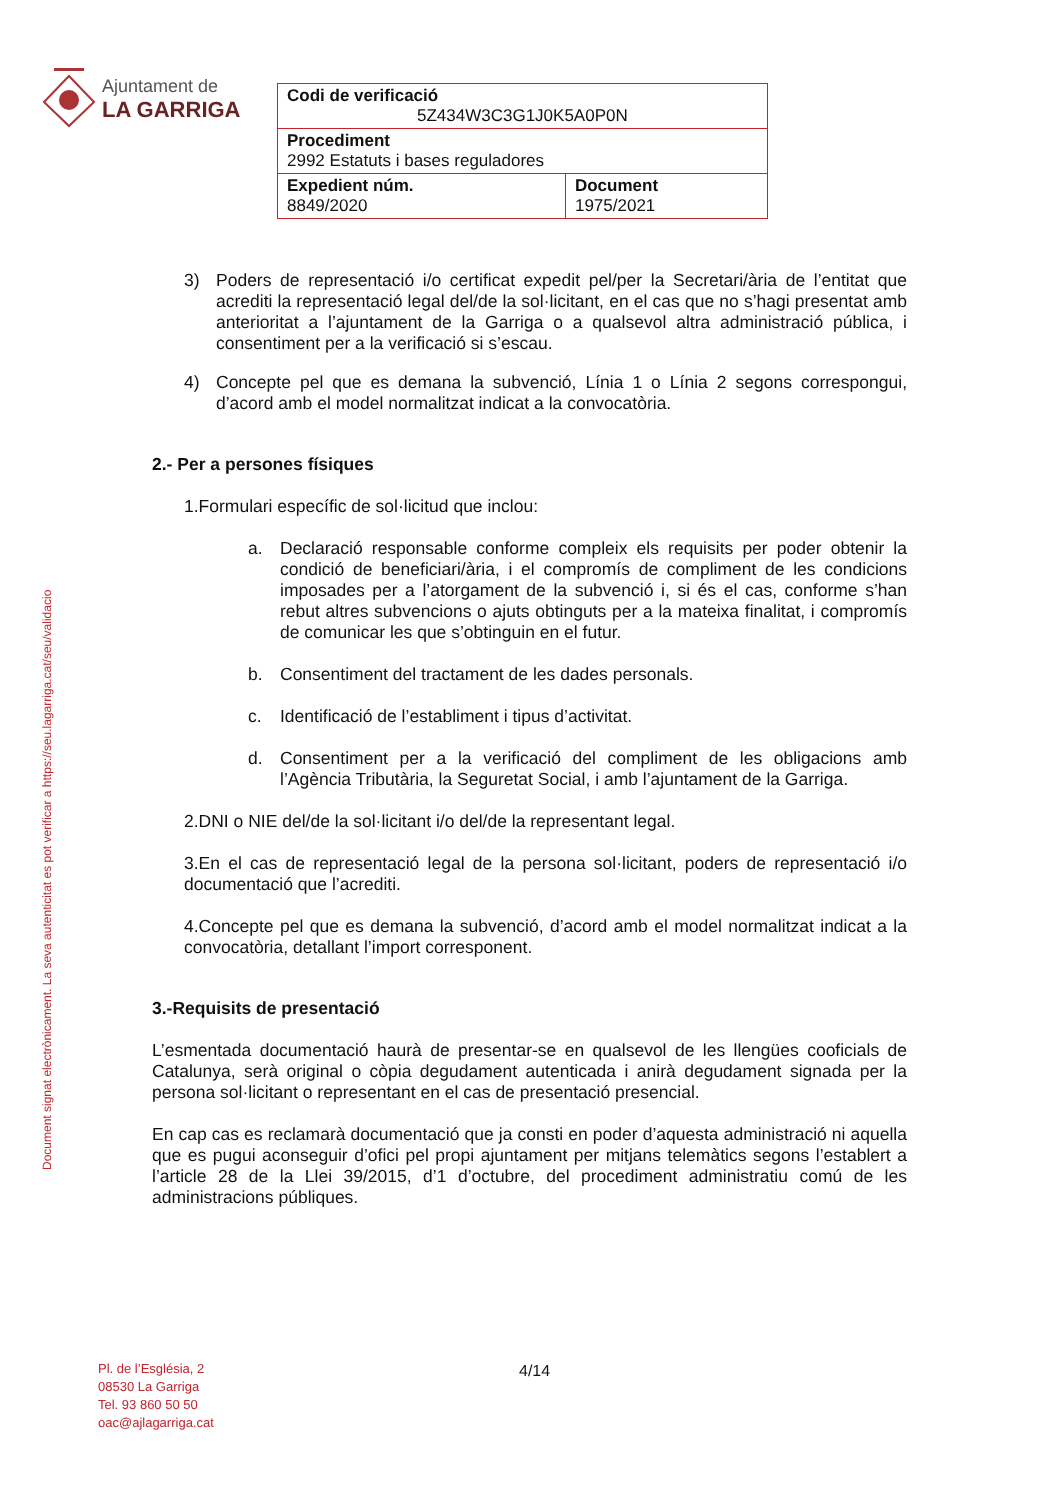Ajuntament de
LA GARRIGA
| Codi de verificació 5Z434W3C3G1J0K5A0P0N | |
| Procediment 2992 Estatuts i bases reguladores | |
| Expedient núm. 8849/2020 | Document 1975/2021 |
Document signat electrònicament. La seva autenticitat es pot verificar a https://seu.lagarriga.cat/seu/validacio
3) Poders de representació i/o certificat expedit pel/per la Secretari/ària de l’entitat que acrediti la representació legal del/de la sol·licitant, en el cas que no s’hagi presentat amb anterioritat a l’ajuntament de la Garriga o a qualsevol altra administració pública, i consentiment per a la verificació si s’escau.
4) Concepte pel que es demana la subvenció, Línia 1 o Línia 2 segons correspongui, d’acord amb el model normalitzat indicat a la convocatòria.
2.- Per a persones físiques
1.Formulari específic de sol·licitud que inclou:
a. Declaració responsable conforme compleix els requisits per poder obtenir la condició de beneficiari/ària, i el compromís de compliment de les condicions imposades per a l’atorgament de la subvenció i, si és el cas, conforme s’han rebut altres subvencions o ajuts obtinguts per a la mateixa finalitat, i compromís de comunicar les que s’obtinguin en el futur.
b. Consentiment del tractament de les dades personals.
c. Identificació de l’establiment i tipus d’activitat.
d. Consentiment per a la verificació del compliment de les obligacions amb l’Agència Tributària, la Seguretat Social, i amb l’ajuntament de la Garriga.
2.DNI o NIE del/de la sol·licitant i/o del/de la representant legal.
3.En el cas de representació legal de la persona sol·licitant, poders de representació i/o documentació que l’acrediti.
4.Concepte pel que es demana la subvenció, d’acord amb el model normalitzat indicat a la convocatòria, detallant l’import corresponent.
3.-Requisits de presentació
L’esmentada documentació haurà de presentar-se en qualsevol de les llengües cooficials de Catalunya, serà original o còpia degudament autenticada i anirà degudament signada per la persona sol·licitant o representant en el cas de presentació presencial.
En cap cas es reclamarà documentació que ja consti en poder d’aquesta administració ni aquella que es pugui aconseguir d’ofici pel propi ajuntament per mitjans telemàtics segons l’establert a l’article 28 de la Llei 39/2015, d’1 d’octubre, del procediment administratiu comú de les administracions públiques.
Pl. de l’Església, 2
08530 La Garriga
Tel. 93 860 50 50
oac@ajlagarriga.cat
4/14